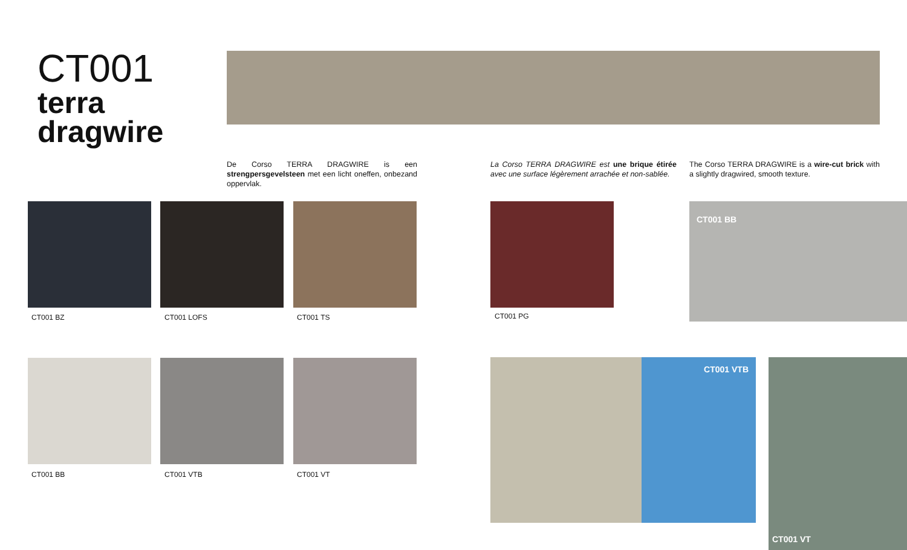CT001
terra
dragwire
De Corso TERRA DRAGWIRE is een strengpersgevelsteen met een licht oneffen, onbezand oppervlak.
La Corso TERRA DRAGWIRE est une brique étirée avec une surface légèrement arrachée et non-sablée.
The Corso TERRA DRAGWIRE is a wire-cut brick with a slightly dragwired, smooth texture.
CT001 BZ CT001 LOFS CT001 TS CT001 PG
CT001 BB
CT001 BB CT001 VTB CT001 VT
CT001 VTB CT001 VT